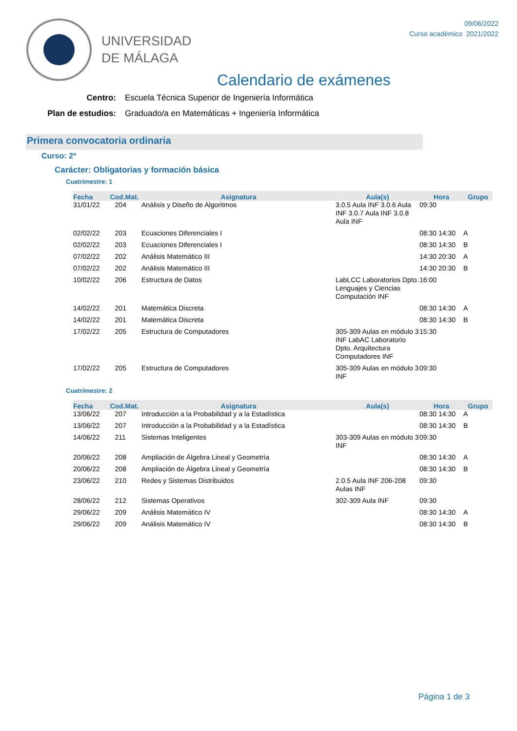UNIVERSIDAD
DE MÁLAGA
09/06/2022
Curso académico 2021/2022
Calendario de exámenes
Centro: Escuela Técnica Superior de Ingeniería Informática
Plan de estudios: Graduado/a en Matemáticas + Ingeniería Informática
Primera convocatoria ordinaria
Curso: 2º
Carácter: Obligatorias y formación básica
Cuatrimestre: 1
| Fecha | Cod.Mat. | Asignatura | Aula(s) | Hora | Grupo |
| --- | --- | --- | --- | --- | --- |
| 31/01/22 | 204 | Análisis y Diseño de Algoritmos | 3.0.5 Aula INF 3.0.6 Aula INF 3.0.7 Aula INF 3.0.8 Aula INF | 09:30 | |
| 02/02/22 | 203 | Ecuaciones Diferenciales I | | 08:30 14:30 | A |
| 02/02/22 | 203 | Ecuaciones Diferenciales I | | 08:30 14:30 | B |
| 07/02/22 | 202 | Análisis Matemático III | | 14:30 20:30 | A |
| 07/02/22 | 202 | Análisis Matemático III | | 14:30 20:30 | B |
| 10/02/22 | 206 | Estructura de Datos | LabLCC Laboratorios Dpto. Lenguajes y Ciencias Computación INF | 16:00 | |
| 14/02/22 | 201 | Matemática Discreta | | 08:30 14:30 | A |
| 14/02/22 | 201 | Matemática Discreta | | 08:30 14:30 | B |
| 17/02/22 | 205 | Estructura de Computadores | 305-309 Aulas en módulo 3 INF LabAC Laboratorio Dpto. Arquitectura Computadores INF | 15:30 | |
| 17/02/22 | 205 | Estructura de Computadores | 305-309 Aulas en módulo 3 INF | 09:30 | |
Cuatrimestre: 2
| Fecha | Cod.Mat. | Asignatura | Aula(s) | Hora | Grupo |
| --- | --- | --- | --- | --- | --- |
| 13/06/22 | 207 | Introducción a la Probabilidad y a la Estadística | | 08:30 14:30 | A |
| 13/06/22 | 207 | Introducción a la Probabilidad y a la Estadística | | 08:30 14:30 | B |
| 14/06/22 | 211 | Sistemas Inteligentes | 303-309 Aulas en módulo 3 INF | 09:30 | |
| 20/06/22 | 208 | Ampliación de Álgebra Lineal y Geometría | | 08:30 14:30 | A |
| 20/06/22 | 208 | Ampliación de Álgebra Lineal y Geometría | | 08:30 14:30 | B |
| 23/06/22 | 210 | Redes y Sistemas Distribuidos | 2.0.5 Aula INF 206-208 Aulas INF | 09:30 | |
| 28/06/22 | 212 | Sistemas Operativos | 302-309 Aula INF | 09:30 | |
| 29/06/22 | 209 | Análisis Matemático IV | | 08:30 14:30 | A |
| 29/06/22 | 209 | Análisis Matemático IV | | 08:30 14:30 | B |
Página 1 de 3